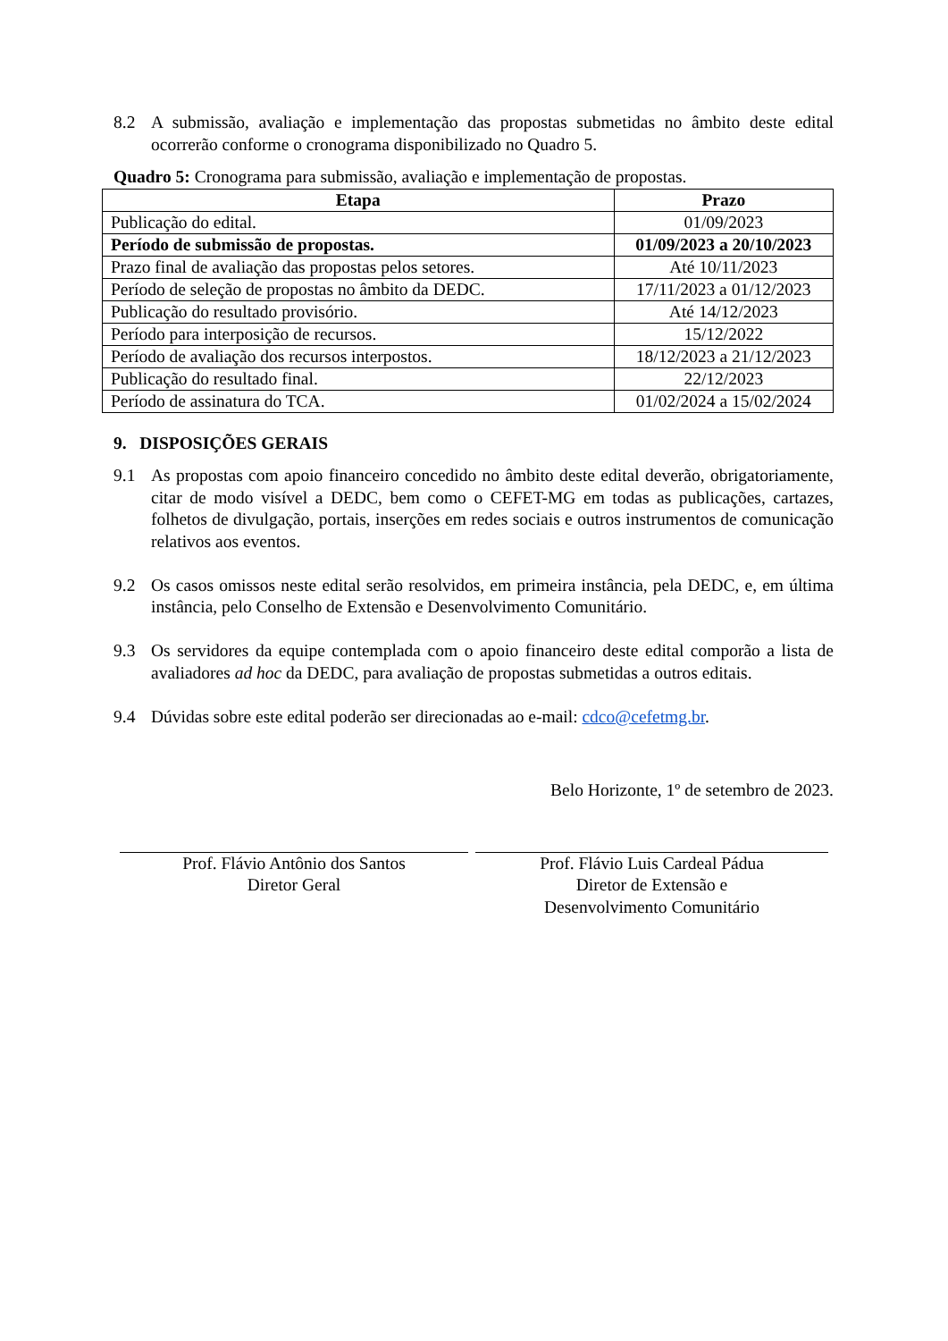8.2 A submissão, avaliação e implementação das propostas submetidas no âmbito deste edital ocorrerão conforme o cronograma disponibilizado no Quadro 5.
Quadro 5: Cronograma para submissão, avaliação e implementação de propostas.
| Etapa | Prazo |
| --- | --- |
| Publicação do edital. | 01/09/2023 |
| Período de submissão de propostas. | 01/09/2023 a 20/10/2023 |
| Prazo final de avaliação das propostas pelos setores. | Até 10/11/2023 |
| Período de seleção de propostas no âmbito da DEDC. | 17/11/2023 a 01/12/2023 |
| Publicação do resultado provisório. | Até 14/12/2023 |
| Período para interposição de recursos. | 15/12/2022 |
| Período de avaliação dos recursos interpostos. | 18/12/2023 a 21/12/2023 |
| Publicação do resultado final. | 22/12/2023 |
| Período de assinatura do TCA. | 01/02/2024 a 15/02/2024 |
9. DISPOSIÇÕES GERAIS
9.1 As propostas com apoio financeiro concedido no âmbito deste edital deverão, obrigatoriamente, citar de modo visível a DEDC, bem como o CEFET-MG em todas as publicações, cartazes, folhetos de divulgação, portais, inserções em redes sociais e outros instrumentos de comunicação relativos aos eventos.
9.2 Os casos omissos neste edital serão resolvidos, em primeira instância, pela DEDC, e, em última instância, pelo Conselho de Extensão e Desenvolvimento Comunitário.
9.3 Os servidores da equipe contemplada com o apoio financeiro deste edital comporão a lista de avaliadores ad hoc da DEDC, para avaliação de propostas submetidas a outros editais.
9.4 Dúvidas sobre este edital poderão ser direcionadas ao e-mail: cdco@cefetmg.br.
Belo Horizonte, 1º de setembro de 2023.
Prof. Flávio Antônio dos Santos
Diretor Geral
Prof. Flávio Luis Cardeal Pádua
Diretor de Extensão e
Desenvolvimento Comunitário